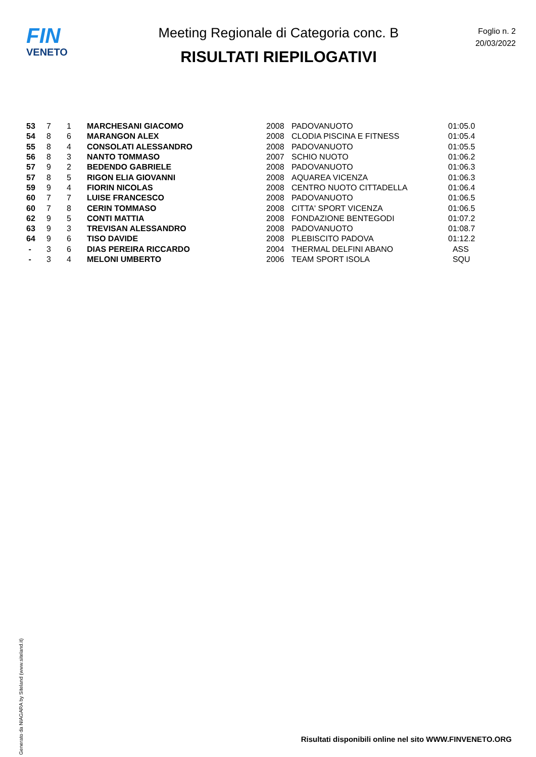FIN
VENETO
Meeting Regionale di Categoria conc. B
RISULTATI RIEPILOGATIVI
Foglio n. 2
20/03/2022
| 53 | 7 | 1 | MARCHESANI GIACOMO | 2008 | PADOVANUOTO | 01:05.0 |
| 54 | 8 | 6 | MARANGON ALEX | 2008 | CLODIA PISCINA E FITNESS | 01:05.4 |
| 55 | 8 | 4 | CONSOLATI ALESSANDRO | 2008 | PADOVANUOTO | 01:05.5 |
| 56 | 8 | 3 | NANTO TOMMASO | 2007 | SCHIO NUOTO | 01:06.2 |
| 57 | 9 | 2 | BEDENDO GABRIELE | 2008 | PADOVANUOTO | 01:06.3 |
| 57 | 8 | 5 | RIGON ELIA GIOVANNI | 2008 | AQUAREA VICENZA | 01:06.3 |
| 59 | 9 | 4 | FIORIN NICOLAS | 2008 | CENTRO NUOTO CITTADELLA | 01:06.4 |
| 60 | 7 | 7 | LUISE FRANCESCO | 2008 | PADOVANUOTO | 01:06.5 |
| 60 | 7 | 8 | CERIN TOMMASO | 2008 | CITTA' SPORT VICENZA | 01:06.5 |
| 62 | 9 | 5 | CONTI MATTIA | 2008 | FONDAZIONE BENTEGODI | 01:07.2 |
| 63 | 9 | 3 | TREVISAN ALESSANDRO | 2008 | PADOVANUOTO | 01:08.7 |
| 64 | 9 | 6 | TISO DAVIDE | 2008 | PLEBISCITO PADOVA | 01:12.2 |
| - | 3 | 6 | DIAS PEREIRA RICCARDO | 2004 | THERMAL DELFINI ABANO | ASS |
| - | 3 | 4 | MELONI UMBERTO | 2006 | TEAM SPORT ISOLA | SQU |
Generato da NIAGARA by Siteland (www.siteland.it)
Risultati disponibili online nel sito WWW.FINVENETO.ORG